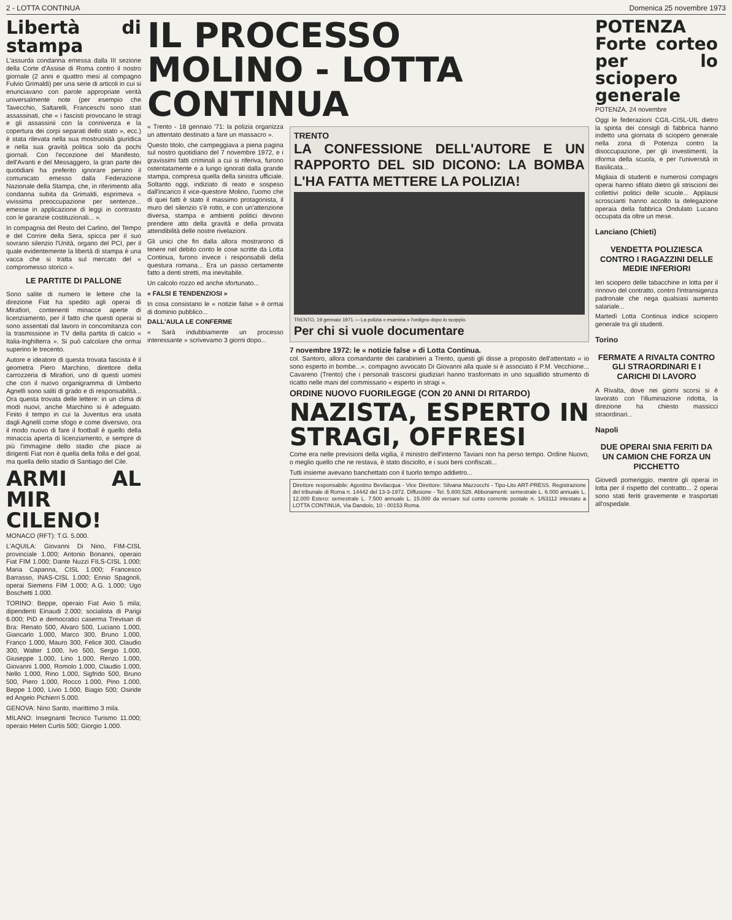2 - LOTTA CONTINUA Domenica 25 novembre 1973
Libertà di stampa
L'assurda condanna emessa dalla III sezione della Corte d'Assise di Roma contro il nostro giornale (2 anni e quattro mesi al compagno Fulvio Grimaldi) per una serie di articoli in cui si enunciavano con parole appropriate verità universalmente note (per esempio che Tavecchio, Saltarelli, Franceschi sono stati assassinati, che « i fascisti provocano le stragi e gli assassinii con la connivenza e la copertura dei corpi separati dello stato », ecc.) è stata rilevata nella sua mostruosità giuridica e nella sua gravità politica solo da pochi giornali. Con l'eccezione del Manifesto, dell'Avanti e del Messaggero, la gran parte dei quotidiani ha preferito ignorare persino il comunicato emesso dalla Federazione Nazionale della Stampa, che, in riferimento alla condanna subita da Grimaldi, esprimeva « vivissima preoccupazione per sentenze... emesse in applicazione di leggi in contrasto con le garanzie costituzionali... ».
In compagnia del Resto del Carlino, del Tempo e del Corrire della Sera, spicca per il suo sovrano silenzio l'Unità, organo del PCI, per il quale evidentemente la libertà di stampa è una vacca che si tratta sul mercato del « compromesso storico ».
LE PARTITE DI PALLONE
Sono salite di numero le lettere che la direzione Fiat ha spedito agli operai di Mirafiori, contenenti minacce aperte di licenziamento, per il fatto che questi operai si sono assentati dal lavoro in concomitanza con la trasmissione in TV della partita di calcio « Italia-Inghilterra ». Si può calcolare che ormai superino le trecento.
Autore e ideatore di questa trovata fascista è il geometra Piero Marchino, direttore della carrozzeria di Mirafiori, uno di questi uomini che con il nuovo organigramma di Umberto Agnelli sono saliti di grado e di responsabilità... Ora questa trovata delle lettere: in un clima di modi nuovi, anche Marchino si è adeguato. Finito il tempo in cui la Juventus era usata dagli Agnelli come sfogo e come diversivo, ora il modo nuovo di fare il football è quello della minaccia aperta di licenziamento, e sempre di più l'immagine dello stadio che piace ai dirigenti Fiat non è quella della folla e del goal, ma quella dello stadio di Santiago del Cile.
ARMI AL MIR CILENO!
MONACO (RFT): T.G. 5.000.
L'AQUILA: Giovanni Di Nino, FIM-CISL provinciale 1.000; Antonio Bonanni, operaio Fiat FIM 1.000; Dante Nuzzi FILS-CISL 1.000; Maria Capanna, CISL 1.000; Francesco Barrasso, INAS-CISL 1.000; Ennio Spagnoli, operai Siemens FIM 1.000; A.G. 1.000; Ugo Boschetti 1.000.
TORINO: Beppe, operaio Fiat Avio 5 mila; dipendenti Einaudi 2.000; socialista di Parigi 6.000; PiD e democratici caserma Trevisan di Bra: Renato 500, Alvaro 500, Luciano 1.000, Giancarlo 1.000, Marco 300, Bruno 1.000, Franco 1.000, Mauro 300, Felice 300, Claudio 300, Walter 1.000, Ivo 500, Sergio 1.000, Giuseppe 1.000, Lino 1.000, Renzo 1.000, Giovanni 1.000, Romolo 1.000, Claudio 1.000, Nello 1.000, Rino 1.000, Sigfrido 500, Bruno 500, Piero 1.000, Rocco 1.000, Pino 1.000, Beppe 1.000, Livio 1.000, Biagio 500; Osiride ed Angelo Pichierri 5.000.
GENOVA: Nino Santo, marittimo 3 mila.
MILANO: Insegnanti Tecnico Turismo 11.000; operaio Helen Curtis 500; Giorgio 1.000.
IL PROCESSO
MOLINO - LOTTA CONTINUA
« Trento - 18 gennaio '71: la polizia organizza un attentato destinato a fare un massacro ».
Questo titolo, che campeggiava a piena pagina sul nostro quotidiano del 7 novembre 1972, e i gravissimi fatti criminali a cui si riferiva, furono ostentatamente e a lungo ignorati dalla grande stampa, compresa quella della sinistra ufficiale. Soltanto oggi, indiziato di reato e sospeso dall'incarico il vice-questore Molino, l'uomo che di quei fatti è stato il massimo protagonista, il muro del silenzio s'è rotto, e con un'attenzione diversa, stampa e ambienti politici devono prendere atto della gravità e della provata attendibilità delle nostre rivelazioni.
Gli unici che fin dalla allora mostrarono di tenere nel debito conto le cose scritte da Lotta Continua, furono invece i responsabili della questura romana... Era un passo certamente fatto a denti stretti, ma inevitabile.
Un calcolo rozzo ed anche sfortunato...
« FALSI E TENDENZIOSI »
In cosa consistano le « notizie false » è ormai di dominio pubblico...
DALL'AULA LE CONFERME
« Sarà indubbiamente un processo interessante » scrivevamo 3 giorni dopo...
TRENTO
LA CONFESSIONE DELL'AUTORE E UN RAPPORTO DEL SID DICONO: LA BOMBA L'HA FATTA METTERE LA POLIZIA!
TRENTO, 19 gennaio 1971 — La polizia « esamina » l'ordigno dopo lo scoppio.
Per chi si vuole documentare
7 novembre 1972: le « notizie false » di Lotta Continua.
col. Santoro, allora comandante dei carabinieri a Trento, questi gli disse a proposito dell'attentato « io sono esperto in bombe...». compagno avvocato Di Giovanni alla quale si è associato il P.M. Vecchione... Cavareno (Trento) che i personali trascorsi giudiziari hanno trasformato in uno squallido strumento di ricatto nelle mani del commissario « esperto in stragi ».
ORDINE NUOVO FUORILEGGE (CON 20 ANNI DI RITARDO)
NAZISTA, ESPERTO IN STRAGI, OFFRESI
Come era nelle previsioni della vigilia, il ministro dell'interno Taviani non ha perso tempo. Ordine Nuovo, o meglio quello che ne restava, è stato disciolto, e i suoi beni confiscati...
Tutti insieme avevano banchettato con il tuorlo tempo addietro...
Direttore responsabile: Agostino Bevilacqua - Vice Direttore: Silvana Mazzocchi - Tipo-Lito ART-PRESS. Registrazione del tribunale di Roma n. 14442 del 13-3-1972. Diffusione - Tel. 5.800.528. Abbonamenti: semestrale L. 6.000 annuale L. 12.000 Estero: semestrale L. 7.500 annuale L. 15.000 da versare sul conto corrente postale n. 1/63112 intestato a LOTTA CONTINUA, Via Dandolo, 10 - 00153 Roma.
POTENZA
Forte corteo per lo sciopero generale
POTENZA, 24 novembre
Oggi le federazioni CGIL-CISL-UIL dietro la spinta dei consigli di fabbrica hanno indetto una giornata di sciopero generale nella zona di Potenza contro la disoccupazione, per gli investimenti, la riforma della scuola, e per l'università in Basilicata...
Migliaia di studenti e numerosi compagni operai hanno sfilato dietro gli striscioni dei collettivi politici delle scuole... Applausi scroscianti hanno accolto la delegazione operaia della fabbrica Ondulato Lucano occupata da oltre un mese.
Lanciano (Chieti)
VENDETTA POLIZIESCA CONTRO I RAGAZZINI DELLE MEDIE INFERIORI
Ieri sciopero delle tabacchine in lotta per il rinnovo del contratto, contro l'intransigenza padronale che nega qualsiasi aumento salariale...
Martedì Lotta Continua indice sciopero generale tra gli studenti.
Torino
FERMATE A RIVALTA CONTRO GLI STRAORDINARI E I CARICHI DI LAVORO
A Rivalta, dove nei giorni scorsi si è lavorato con l'illuminazione ridotta, la direzione ha chiesto massicci straordinari...
Napoli
DUE OPERAI SNIA FERITI DA UN CAMION CHE FORZA UN PICCHETTO
Giovedì pomeriggio, mentre gli operai in lotta per il rispetto del contratto... 2 operai sono stati feriti gravemente e trasportati all'ospedale.